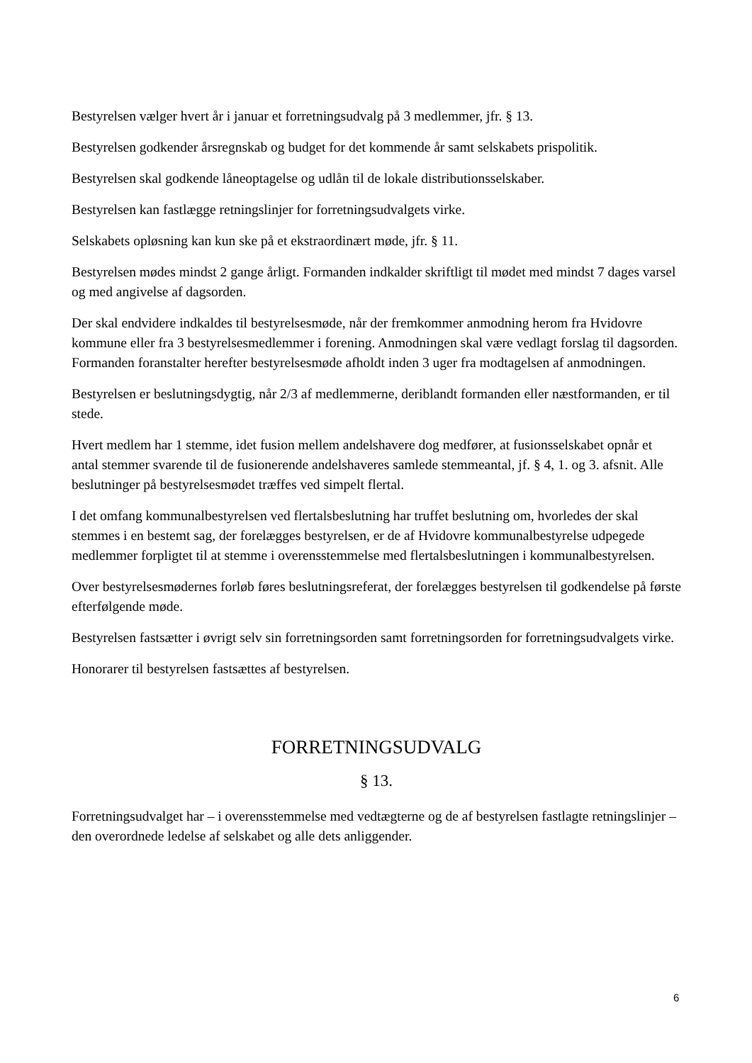Bestyrelsen vælger hvert år i januar et forretningsudvalg på 3 medlemmer, jfr. § 13.
Bestyrelsen godkender årsregnskab og budget for det kommende år samt selskabets prispolitik.
Bestyrelsen skal godkende låneoptagelse og udlån til de lokale distributionsselskaber.
Bestyrelsen kan fastlægge retningslinjer for forretningsudvalgets virke.
Selskabets opløsning kan kun ske på et ekstraordinært møde, jfr. § 11.
Bestyrelsen mødes mindst 2 gange årligt. Formanden indkalder skriftligt til mødet med mindst 7 dages varsel og med angivelse af dagsorden.
Der skal endvidere indkaldes til bestyrelsesmøde, når der fremkommer anmodning herom fra Hvidovre kommune eller fra 3 bestyrelsesmedlemmer i forening. Anmodningen skal være vedlagt forslag til dagsorden. Formanden foranstalter herefter bestyrelsesmøde afholdt inden 3 uger fra modtagelsen af anmodningen.
Bestyrelsen er beslutningsdygtig, når 2/3 af medlemmerne, deriblandt formanden eller næstformanden, er til stede.
Hvert medlem har 1 stemme, idet fusion mellem andelshavere dog medfører, at fusionsselskabet opnår et antal stemmer svarende til de fusionerende andelshaveres samlede stemmeantal, jf. § 4, 1. og 3. afsnit. Alle beslutninger på bestyrelsesmødet træffes ved simpelt flertal.
I det omfang kommunalbestyrelsen ved flertalsbeslutning har truffet beslutning om, hvorledes der skal stemmes i en bestemt sag, der forelægges bestyrelsen, er de af Hvidovre kommunalbestyrelse udpegede medlemmer forpligtet til at stemme i overensstemmelse med flertalsbeslutningen i kommunalbestyrelsen.
Over bestyrelsesmødernes forløb føres beslutningsreferat, der forelægges bestyrelsen til godkendelse på første efterfølgende møde.
Bestyrelsen fastsætter i øvrigt selv sin forretningsorden samt forretningsorden for forretningsudvalgets virke.
Honorarer til bestyrelsen fastsættes af bestyrelsen.
FORRETNINGSUDVALG
§ 13.
Forretningsudvalget har – i overensstemmelse med vedtægterne og de af bestyrelsen fastlagte retningslinjer – den overordnede ledelse af selskabet og alle dets anliggender.
6